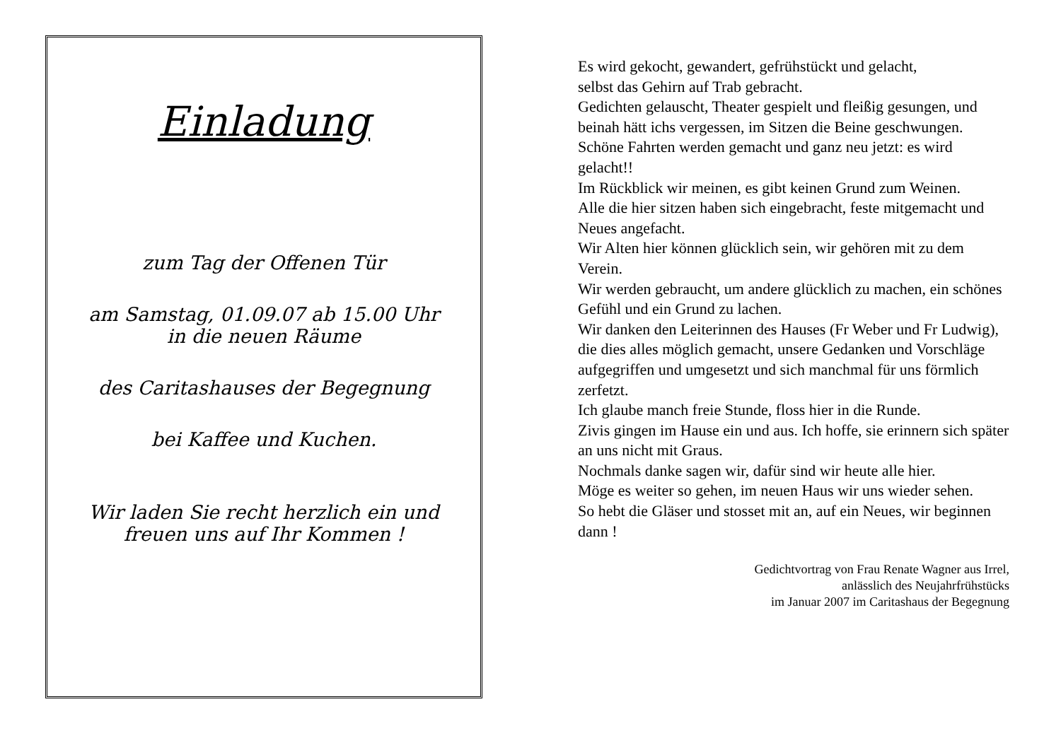Einladung
zum Tag der Offenen Tür
am Samstag, 01.09.07 ab 15.00 Uhr
in die neuen Räume
des Caritashauses der Begegnung
bei Kaffee und Kuchen.
Wir laden Sie recht herzlich ein und
freuen uns auf Ihr Kommen !
Es wird gekocht, gewandert, gefrühstückt und gelacht,
selbst das Gehirn auf Trab gebracht.
Gedichten gelauscht, Theater gespielt und fleißig gesungen, und beinah hätt ichs vergessen, im Sitzen die Beine geschwungen.
Schöne Fahrten werden gemacht und ganz neu jetzt: es wird gelacht!!
Im Rückblick wir meinen, es gibt keinen Grund zum Weinen.
Alle die hier sitzen haben sich eingebracht, feste mitgemacht und Neues angefacht.
Wir Alten hier können glücklich sein, wir gehören mit zu dem Verein.
Wir werden gebraucht, um andere glücklich zu machen, ein schönes Gefühl und ein Grund zu lachen.
Wir danken den Leiterinnen des Hauses (Fr Weber und Fr Ludwig),
die dies alles möglich gemacht, unsere Gedanken und Vorschläge aufgegriffen und umgesetzt und sich manchmal für uns förmlich zerfetzt.
Ich glaube manch freie Stunde, floss hier in die Runde.
Zivis gingen im Hause ein und aus. Ich hoffe, sie erinnern sich später an uns nicht mit Graus.
Nochmals danke sagen wir, dafür sind wir heute alle hier.
Möge es weiter so gehen, im neuen Haus wir uns wieder sehen.
So hebt die Gläser und stosset mit an, auf ein Neues, wir beginnen dann !
Gedichtvortrag von Frau Renate Wagner aus Irrel,
anlässlich des Neujahrfrühstücks
im Januar 2007 im Caritashaus der Begegnung